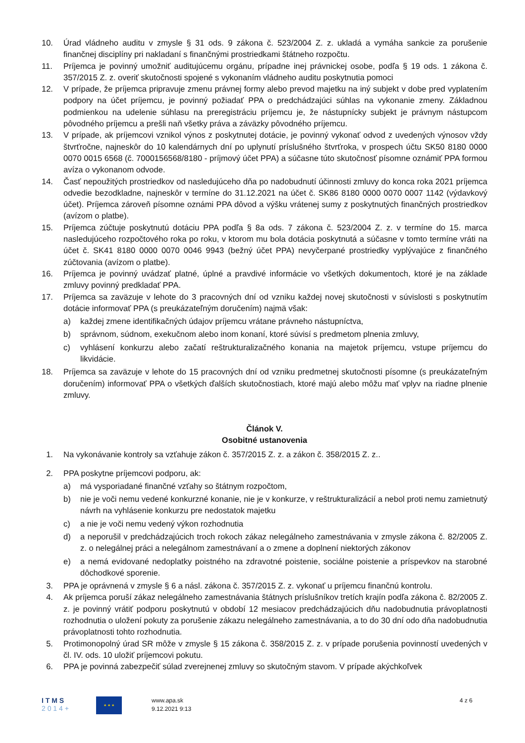10. Úrad vládneho auditu v zmysle § 31 ods. 9 zákona č. 523/2004 Z. z. ukladá a vymáha sankcie za porušenie finančnej disciplíny pri nakladaní s finančnými prostriedkami štátneho rozpočtu.
11. Príjemca je povinný umožniť auditujúcemu orgánu, prípadne inej právnickej osobe, podľa § 19 ods. 1 zákona č. 357/2015 Z. z. overiť skutočnosti spojené s vykonaním vládneho auditu poskytnutia pomoci
12. V prípade, že príjemca pripravuje zmenu právnej formy alebo prevod majetku na iný subjekt v dobe pred vyplatením podpory na účet príjemcu, je povinný požiadať PPA o predchádzajúci súhlas na vykonanie zmeny. Základnou podmienkou na udelenie súhlasu na preregistráciu príjemcu je, že nástupnícky subjekt je právnym nástupcom pôvodného príjemcu a prešli naň všetky práva a záväzky pôvodného príjemcu.
13. V prípade, ak príjemcovi vznikol výnos z poskytnutej dotácie, je povinný vykonať odvod z uvedených výnosov vždy štvrťročne, najneskôr do 10 kalendárnych dní po uplynutí príslušného štvrťroka, v prospech účtu SK50 8180 0000 0070 0015 6568 (č. 7000156568/8180 - príjmový účet PPA) a súčasne túto skutočnosť písomne oznámiť PPA formou avíza o vykonanom odvode.
14. Časť nepoužitých prostriedkov od nasledujúceho dňa po nadobudnutí účinnosti zmluvy do konca roka 2021 príjemca odvedie bezodkladne, najneskôr v termíne do 31.12.2021 na účet č. SK86 8180 0000 0070 0007 1142 (výdavkový účet). Príjemca zároveň písomne oznámi PPA dôvod a výšku vrátenej sumy z poskytnutých finančných prostriedkov (avízom o platbe).
15. Príjemca zúčtuje poskytnutú dotáciu PPA podľa § 8a ods. 7 zákona č. 523/2004 Z. z. v termíne do 15. marca nasledujúceho rozpočtového roka po roku, v ktorom mu bola dotácia poskytnutá a súčasne v tomto termíne vráti na účet č. SK41 8180 0000 0070 0046 9943 (bežný účet PPA) nevyčerpané prostriedky vyplývajúce z finančného zúčtovania (avízom o platbe).
16. Príjemca je povinný uvádzať platné, úplné a pravdivé informácie vo všetkých dokumentoch, ktoré je na základe zmluvy povinný predkladať PPA.
17. Príjemca sa zaväzuje v lehote do 3 pracovných dní od vzniku každej novej skutočnosti v súvislosti s poskytnutím dotácie informovať PPA (s preukázateľným doručením) najmä však:
a) každej zmene identifikačných údajov príjemcu vrátane právneho nástupníctva,
b) správnom, súdnom, exekučnom alebo inom konaní, ktoré súvisí s predmetom plnenia zmluvy,
c) vyhlásení konkurzu alebo začatí reštrukturalizačného konania na majetok príjemcu, vstupe príjemcu do likvidácie.
18. Príjemca sa zaväzuje v lehote do 15 pracovných dní od vzniku predmetnej skutočnosti písomne (s preukázateľným doručením) informovať PPA o všetkých ďalších skutočnostiach, ktoré majú alebo môžu mať vplyv na riadne plnenie zmluvy.
Článok V.
Osobitné ustanovenia
1. Na vykonávanie kontroly sa vzťahuje zákon č. 357/2015 Z. z. a zákon č. 358/2015 Z. z..
2. PPA poskytne príjemcovi podporu, ak:
a) má vysporiadané finančné vzťahy so štátnym rozpočtom,
b) nie je voči nemu vedené konkurzné konanie, nie je v konkurze, v reštrukturalizácií a nebol proti nemu zamietnutý návrh na vyhlásenie konkurzu pre nedostatok majetku
c) a nie je voči nemu vedený výkon rozhodnutia
d) a neporušil v predchádzajúcich troch rokoch zákaz nelegálneho zamestnávania v zmysle zákona č. 82/2005 Z. z. o nelegálnej práci a nelegálnom zamestnávaní a o zmene a doplnení niektorých zákonov
e) a nemá evidované nedoplatky poistného na zdravotné poistenie, sociálne poistenie a príspevkov na starobné dôchodkové sporenie.
3. PPA je oprávnená v zmysle § 6 a násl. zákona č. 357/2015 Z. z. vykonať u príjemcu finančnú kontrolu.
4. Ak príjemca poruší zákaz nelegálneho zamestnávania štátnych príslušníkov tretích krajín podľa zákona č. 82/2005 Z. z. je povinný vrátiť podporu poskytnutú v období 12 mesiacov predchádzajúcich dňu nadobudnutia právoplatnosti rozhodnutia o uložení pokuty za porušenie zákazu nelegálneho zamestnávania, a to do 30 dní odo dňa nadobudnutia právoplatnosti tohto rozhodnutia.
5. Protimonopolný úrad SR môže v zmysle § 15 zákona č. 358/2015 Z. z. v prípade porušenia povinností uvedených v čl. IV. ods. 10 uložiť príjemcovi pokutu.
6. PPA je povinná zabezpečiť súlad zverejnenej zmluvy so skutočným stavom. V prípade akýchkoľvek
I T M S
2 0 1 4 +
★ ★ ★
www.apa.sk
9.12.2021 9:13
4 z 6